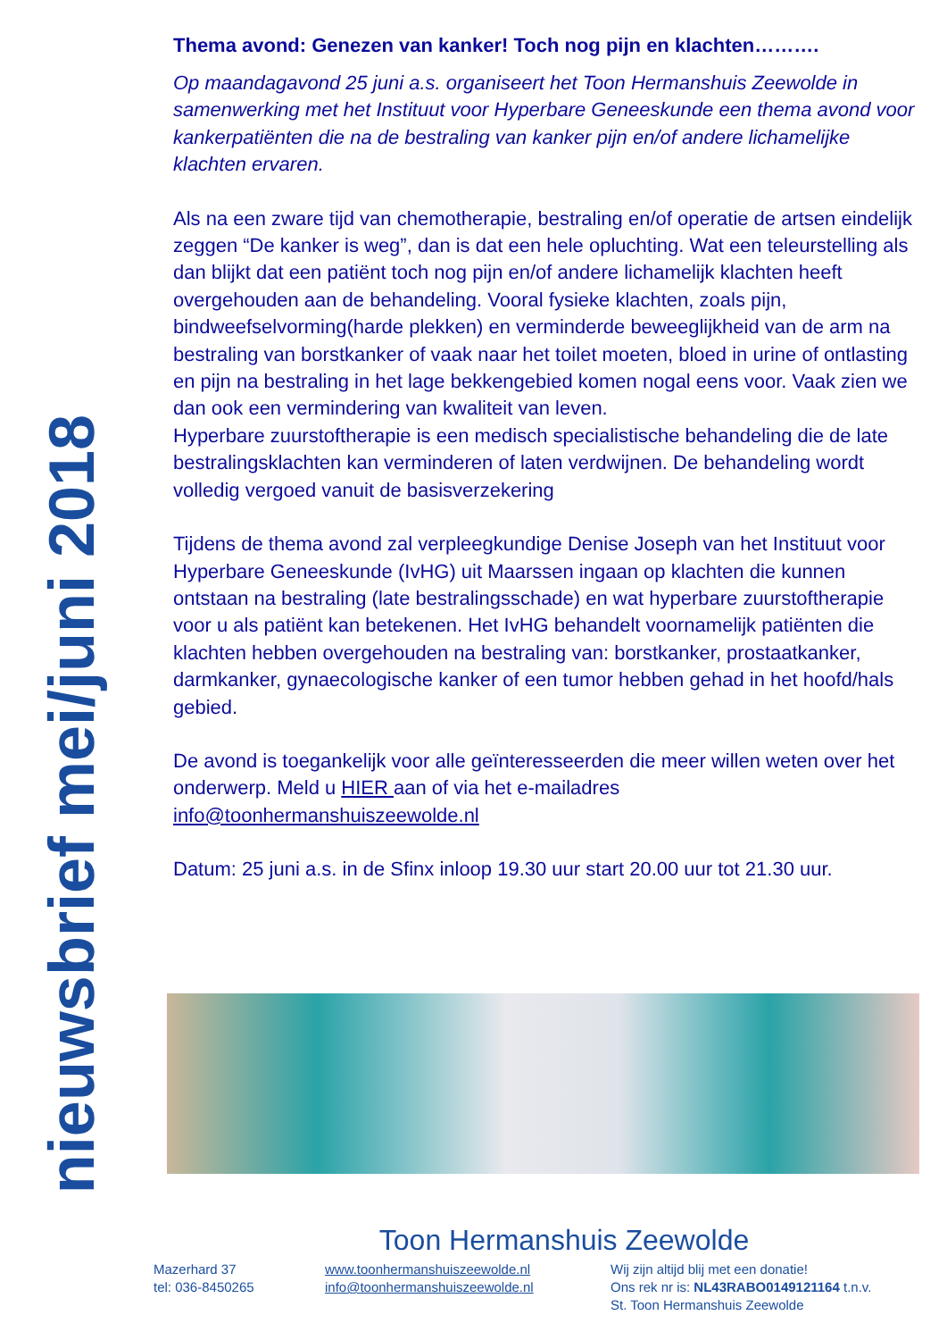nieuwsbrief mei/juni 2018
Thema avond: Genezen van kanker! Toch nog pijn en klachten……….
Op maandagavond 25 juni a.s. organiseert het Toon Hermanshuis Zeewolde in samenwerking met het Instituut voor Hyperbare Geneeskunde een thema avond voor kankerpatiënten die na de bestraling van kanker pijn en/of andere lichamelijke klachten ervaren.
Als na een zware tijd van chemotherapie, bestraling en/of operatie de artsen eindelijk zeggen “De kanker is weg”, dan is dat een hele opluchting. Wat een teleurstelling als dan blijkt dat een patiënt toch nog pijn en/of andere lichamelijk klachten heeft overgehouden aan de behandeling. Vooral fysieke klachten, zoals pijn, bindweefselvorming(harde plekken) en verminderde beweeglijkheid van de arm na bestraling van borstkanker of vaak naar het toilet moeten, bloed in urine of ontlasting en pijn na bestraling in het lage bekkengebied komen nogal eens voor. Vaak zien we dan ook een vermindering van kwaliteit van leven.
Hyperbare zuurstoftherapie is een medisch specialistische behandeling die de late bestralingsklachten kan verminderen of laten verdwijnen. De behandeling wordt volledig vergoed vanuit de basisverzekering
Tijdens de thema avond zal verpleegkundige Denise Joseph van het Instituut voor Hyperbare Geneeskunde (IvHG) uit Maarssen ingaan op klachten die kunnen ontstaan na bestraling (late bestralingsschade) en wat hyperbare zuurstoftherapie voor u als patiënt kan betekenen. Het IvHG behandelt voornamelijk patiënten die klachten hebben overgehouden na bestraling van: borstkanker, prostaatkanker, darmkanker, gynaecologische kanker of een tumor hebben gehad in het hoofd/hals gebied.
De avond is toegankelijk voor alle geïnteresseerden die meer willen weten over het onderwerp. Meld u HIER aan of via het e-mailadres info@toonhermanshuiszeewolde.nl
Datum: 25 juni a.s. in de Sfinx inloop 19.30 uur start 20.00 uur tot 21.30 uur.
Toon Hermanshuis Zeewolde
Mazerhard 37
tel: 036-8450265
www.toonhermanshuiszeewolde.nl
info@toonhermanshuiszeewolde.nl
Wij zijn altijd blij met een donatie!
Ons rek nr is: NL43RABO0149121164 t.n.v.
St. Toon Hermanshuis Zeewolde